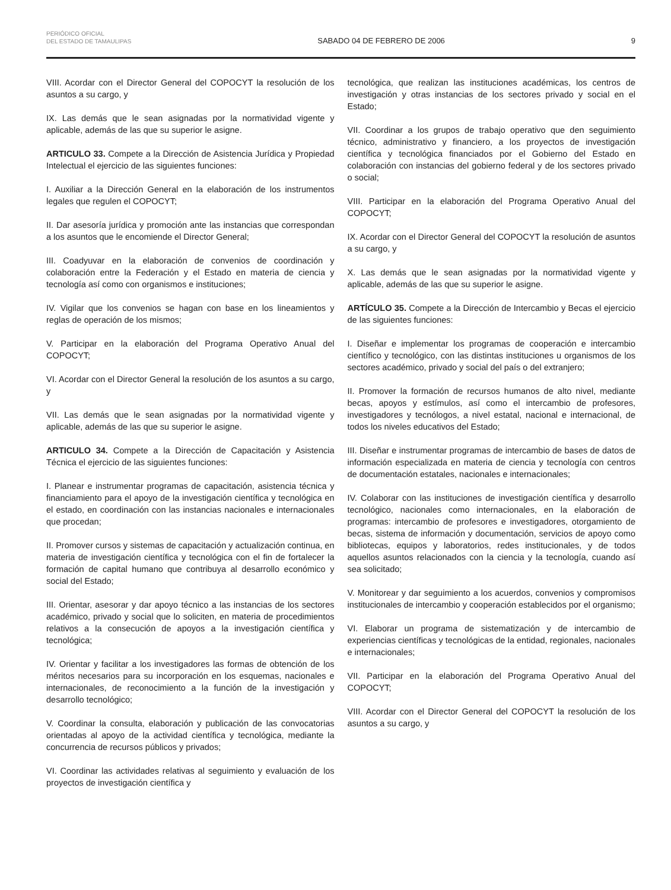PERIÓDICO OFICIAL
DEL ESTADO DE TAMAULIPAS
SABADO 04 DE FEBRERO DE 2006
9
VIII. Acordar con el Director General del COPOCYT la resolución de los asuntos a su cargo, y
IX. Las demás que le sean asignadas por la normatividad vigente y aplicable, además de las que su superior le asigne.
ARTICULO 33. Compete a la Dirección de Asistencia Jurídica y Propiedad Intelectual el ejercicio de las siguientes funciones:
I. Auxiliar a la Dirección General en la elaboración de los instrumentos legales que regulen el COPOCYT;
II. Dar asesoría jurídica y promoción ante las instancias que correspondan a los asuntos que le encomiende el Director General;
III. Coadyuvar en la elaboración de convenios de coordinación y colaboración entre la Federación y el Estado en materia de ciencia y tecnología así como con organismos e instituciones;
IV. Vigilar que los convenios se hagan con base en los lineamientos y reglas de operación de los mismos;
V. Participar en la elaboración del Programa Operativo Anual del COPOCYT;
VI. Acordar con el Director General la resolución de los asuntos a su cargo, y
VII. Las demás que le sean asignadas por la normatividad vigente y aplicable, además de las que su superior le asigne.
ARTICULO 34. Compete a la Dirección de Capacitación y Asistencia Técnica el ejercicio de las siguientes funciones:
I. Planear e instrumentar programas de capacitación, asistencia técnica y financiamiento para el apoyo de la investigación científica y tecnológica en el estado, en coordinación con las instancias nacionales e internacionales que procedan;
II. Promover cursos y sistemas de capacitación y actualización continua, en materia de investigación científica y tecnológica con el fin de fortalecer la formación de capital humano que contribuya al desarrollo económico y social del Estado;
III. Orientar, asesorar y dar apoyo técnico a las instancias de los sectores académico, privado y social que lo soliciten, en materia de procedimientos relativos a la consecución de apoyos a la investigación científica y tecnológica;
IV. Orientar y facilitar a los investigadores las formas de obtención de los méritos necesarios para su incorporación en los esquemas, nacionales e internacionales, de reconocimiento a la función de la investigación y desarrollo tecnológico;
V. Coordinar la consulta, elaboración y publicación de las convocatorias orientadas al apoyo de la actividad científica y tecnológica, mediante la concurrencia de recursos públicos y privados;
VI. Coordinar las actividades relativas al seguimiento y evaluación de los proyectos de investigación científica y
tecnológica, que realizan las instituciones académicas, los centros de investigación y otras instancias de los sectores privado y social en el Estado;
VII. Coordinar a los grupos de trabajo operativo que den seguimiento técnico, administrativo y financiero, a los proyectos de investigación científica y tecnológica financiados por el Gobierno del Estado en colaboración con instancias del gobierno federal y de los sectores privado o social;
VIII. Participar en la elaboración del Programa Operativo Anual del COPOCYT;
IX. Acordar con el Director General del COPOCYT la resolución de asuntos a su cargo, y
X. Las demás que le sean asignadas por la normatividad vigente y aplicable, además de las que su superior le asigne.
ARTÍCULO 35. Compete a la Dirección de Intercambio y Becas el ejercicio de las siguientes funciones:
I. Diseñar e implementar los programas de cooperación e intercambio científico y tecnológico, con las distintas instituciones u organismos de los sectores académico, privado y social del país o del extranjero;
II. Promover la formación de recursos humanos de alto nivel, mediante becas, apoyos y estímulos, así como el intercambio de profesores, investigadores y tecnólogos, a nivel estatal, nacional e internacional, de todos los niveles educativos del Estado;
III. Diseñar e instrumentar programas de intercambio de bases de datos de información especializada en materia de ciencia y tecnología con centros de documentación estatales, nacionales e internacionales;
IV. Colaborar con las instituciones de investigación científica y desarrollo tecnológico, nacionales como internacionales, en la elaboración de programas: intercambio de profesores e investigadores, otorgamiento de becas, sistema de información y documentación, servicios de apoyo como bibliotecas, equipos y laboratorios, redes institucionales, y de todos aquellos asuntos relacionados con la ciencia y la tecnología, cuando así sea solicitado;
V. Monitorear y dar seguimiento a los acuerdos, convenios y compromisos institucionales de intercambio y cooperación establecidos por el organismo;
VI. Elaborar un programa de sistematización y de intercambio de experiencias científicas y tecnológicas de la entidad, regionales, nacionales e internacionales;
VII. Participar en la elaboración del Programa Operativo Anual del COPOCYT;
VIII. Acordar con el Director General del COPOCYT la resolución de los asuntos a su cargo, y